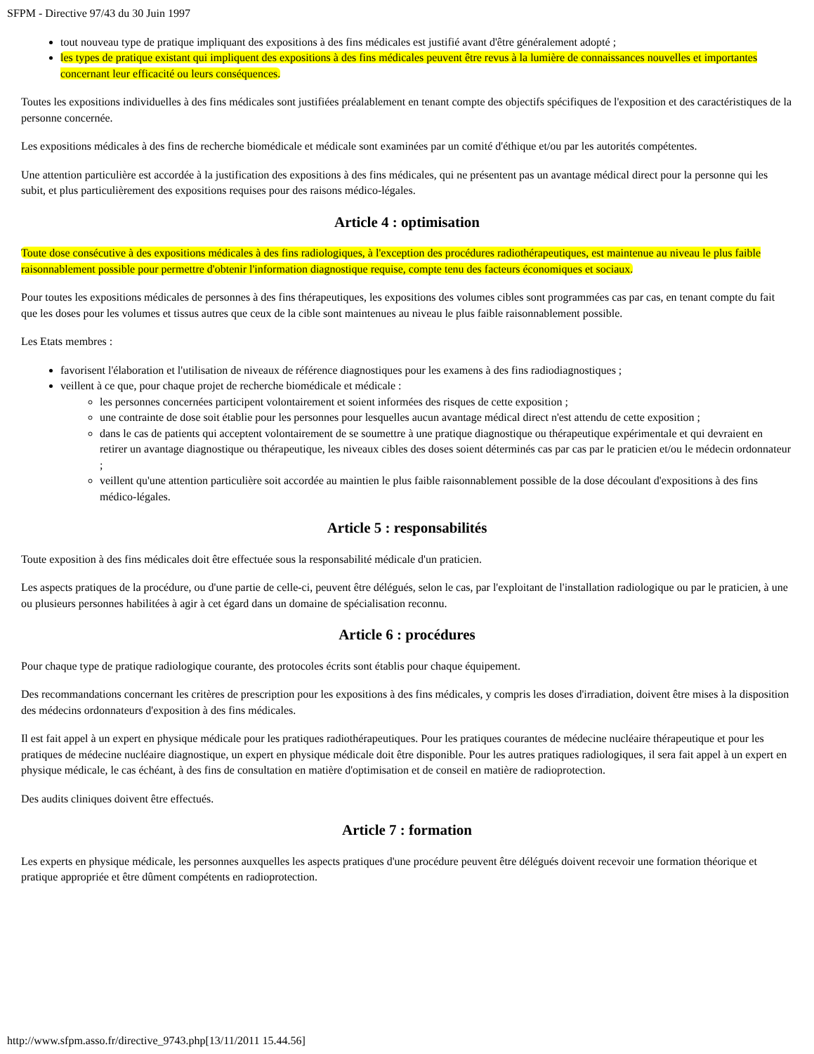SFPM - Directive 97/43 du 30 Juin 1997
tout nouveau type de pratique impliquant des expositions à des fins médicales est justifié avant d'être généralement adopté ;
les types de pratique existant qui impliquent des expositions à des fins médicales peuvent être revus à la lumière de connaissances nouvelles et importantes concernant leur efficacité ou leurs conséquences.
Toutes les expositions individuelles à des fins médicales sont justifiées préalablement en tenant compte des objectifs spécifiques de l'exposition et des caractéristiques de la personne concernée.
Les expositions médicales à des fins de recherche biomédicale et médicale sont examinées par un comité d'éthique et/ou par les autorités compétentes.
Une attention particulière est accordée à la justification des expositions à des fins médicales, qui ne présentent pas un avantage médical direct pour la personne qui les subit, et plus particulièrement des expositions requises pour des raisons médico-légales.
Article 4 : optimisation
Toute dose consécutive à des expositions médicales à des fins radiologiques, à l'exception des procédures radiothérapeutiques, est maintenue au niveau le plus faible raisonnablement possible pour permettre d'obtenir l'information diagnostique requise, compte tenu des facteurs économiques et sociaux.
Pour toutes les expositions médicales de personnes à des fins thérapeutiques, les expositions des volumes cibles sont programmées cas par cas, en tenant compte du fait que les doses pour les volumes et tissus autres que ceux de la cible sont maintenues au niveau le plus faible raisonnablement possible.
Les Etats membres :
favorisent l'élaboration et l'utilisation de niveaux de référence diagnostiques pour les examens à des fins radiodiagnostiques ;
veillent à ce que, pour chaque projet de recherche biomédicale et médicale :
les personnes concernées participent volontairement et soient informées des risques de cette exposition ;
une contrainte de dose soit établie pour les personnes pour lesquelles aucun avantage médical direct n'est attendu de cette exposition ;
dans le cas de patients qui acceptent volontairement de se soumettre à une pratique diagnostique ou thérapeutique expérimentale et qui devraient en retirer un avantage diagnostique ou thérapeutique, les niveaux cibles des doses soient déterminés cas par cas par le praticien et/ou le médecin ordonnateur ;
veillent qu'une attention particulière soit accordée au maintien le plus faible raisonnablement possible de la dose découlant d'expositions à des fins médico-légales.
Article 5 : responsabilités
Toute exposition à des fins médicales doit être effectuée sous la responsabilité médicale d'un praticien.
Les aspects pratiques de la procédure, ou d'une partie de celle-ci, peuvent être délégués, selon le cas, par l'exploitant de l'installation radiologique ou par le praticien, à une ou plusieurs personnes habilitées à agir à cet égard dans un domaine de spécialisation reconnu.
Article 6 : procédures
Pour chaque type de pratique radiologique courante, des protocoles écrits sont établis pour chaque équipement.
Des recommandations concernant les critères de prescription pour les expositions à des fins médicales, y compris les doses d'irradiation, doivent être mises à la disposition des médecins ordonnateurs d'exposition à des fins médicales.
Il est fait appel à un expert en physique médicale pour les pratiques radiothérapeutiques. Pour les pratiques courantes de médecine nucléaire thérapeutique et pour les pratiques de médecine nucléaire diagnostique, un expert en physique médicale doit être disponible. Pour les autres pratiques radiologiques, il sera fait appel à un expert en physique médicale, le cas échéant, à des fins de consultation en matière d'optimisation et de conseil en matière de radioprotection.
Des audits cliniques doivent être effectués.
Article 7 : formation
Les experts en physique médicale, les personnes auxquelles les aspects pratiques d'une procédure peuvent être délégués doivent recevoir une formation théorique et pratique appropriée et être dûment compétents en radioprotection.
http://www.sfpm.asso.fr/directive_9743.php[13/11/2011 15.44.56]